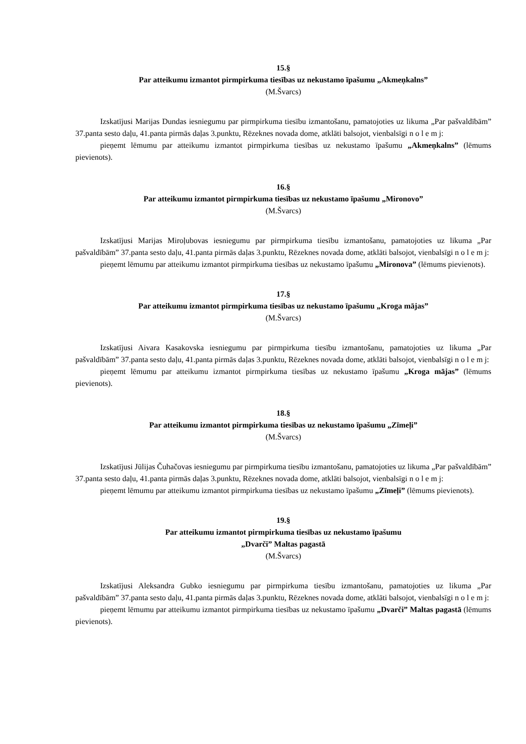15.§
Par atteikumu izmantot pirmpirkuma tiesības uz nekustamo īpašumu „Akmeņkalns”
(M.Švarcs)
Izskatījusi Marijas Dundas iesniegumu par pirmpirkuma tiesību izmantošanu, pamatojoties uz likuma „Par pašvaldībām” 37.panta sesto daļu, 41.panta pirmās daļas 3.punktu, Rēzeknes novada dome, atklāti balsojot, vienbalsīgi n o l e m j:
pieņemt lēmumu par atteikumu izmantot pirmpirkuma tiesības uz nekustamo īpašumu „Akmeņkalns” (lēmums pievienots).
16.§
Par atteikumu izmantot pirmpirkuma tiesības uz nekustamo īpašumu „Mironovo”
(M.Švarcs)
Izskatījusi Marijas Miroļubovas iesniegumu par pirmpirkuma tiesību izmantošanu, pamatojoties uz likuma „Par pašvaldībām” 37.panta sesto daļu, 41.panta pirmās daļas 3.punktu, Rēzeknes novada dome, atklāti balsojot, vienbalsīgi n o l e m j:
pieņemt lēmumu par atteikumu izmantot pirmpirkuma tiesības uz nekustamo īpašumu „Mironova” (lēmums pievienots).
17.§
Par atteikumu izmantot pirmpirkuma tiesības uz nekustamo īpašumu „Kroga mājas”
(M.Švarcs)
Izskatījusi Aivara Kasakovska iesniegumu par pirmpirkuma tiesību izmantošanu, pamatojoties uz likuma „Par pašvaldībām” 37.panta sesto daļu, 41.panta pirmās daļas 3.punktu, Rēzeknes novada dome, atklāti balsojot, vienbalsīgi n o l e m j:
pieņemt lēmumu par atteikumu izmantot pirmpirkuma tiesības uz nekustamo īpašumu „Kroga mājas” (lēmums pievienots).
18.§
Par atteikumu izmantot pirmpirkuma tiesības uz nekustamo īpašumu „Zīmeļi”
(M.Švarcs)
Izskatījusi Jūlijas Čuhačovas iesniegumu par pirmpirkuma tiesību izmantošanu, pamatojoties uz likuma „Par pašvaldībām” 37.panta sesto daļu, 41.panta pirmās daļas 3.punktu, Rēzeknes novada dome, atklāti balsojot, vienbalsīgi n o l e m j:
pieņemt lēmumu par atteikumu izmantot pirmpirkuma tiesības uz nekustamo īpašumu „Zīmeļi” (lēmums pievienots).
19.§
Par atteikumu izmantot pirmpirkuma tiesības uz nekustamo īpašumu
„Dvarči” Maltas pagastā
(M.Švarcs)
Izskatījusi Aleksandra Gubko iesniegumu par pirmpirkuma tiesību izmantošanu, pamatojoties uz likuma „Par pašvaldībām” 37.panta sesto daļu, 41.panta pirmās daļas 3.punktu, Rēzeknes novada dome, atklāti balsojot, vienbalsīgi n o l e m j:
pieņemt lēmumu par atteikumu izmantot pirmpirkuma tiesības uz nekustamo īpašumu „Dvarči” Maltas pagastā (lēmums pievienots).